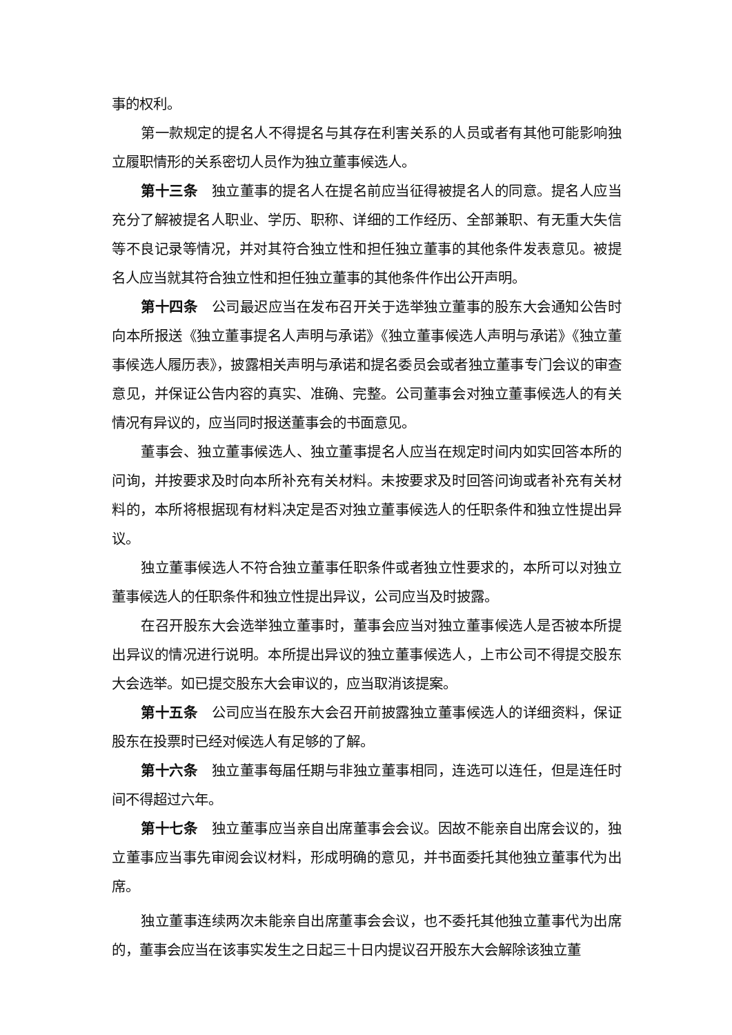事的权利。
第一款规定的提名人不得提名与其存在利害关系的人员或者有其他可能影响独立履职情形的关系密切人员作为独立董事候选人。
第十三条　独立董事的提名人在提名前应当征得被提名人的同意。提名人应当充分了解被提名人职业、学历、职称、详细的工作经历、全部兼职、有无重大失信等不良记录等情况，并对其符合独立性和担任独立董事的其他条件发表意见。被提名人应当就其符合独立性和担任独立董事的其他条件作出公开声明。
第十四条　公司最迟应当在发布召开关于选举独立董事的股东大会通知公告时向本所报送《独立董事提名人声明与承诺》《独立董事候选人声明与承诺》《独立董事候选人履历表》，披露相关声明与承诺和提名委员会或者独立董事专门会议的审查意见，并保证公告内容的真实、准确、完整。公司董事会对独立董事候选人的有关情况有异议的，应当同时报送董事会的书面意见。
董事会、独立董事候选人、独立董事提名人应当在规定时间内如实回答本所的问询，并按要求及时向本所补充有关材料。未按要求及时回答问询或者补充有关材料的，本所将根据现有材料决定是否对独立董事候选人的任职条件和独立性提出异议。
独立董事候选人不符合独立董事任职条件或者独立性要求的，本所可以对独立董事候选人的任职条件和独立性提出异议，公司应当及时披露。
在召开股东大会选举独立董事时，董事会应当对独立董事候选人是否被本所提出异议的情况进行说明。本所提出异议的独立董事候选人，上市公司不得提交股东大会选举。如已提交股东大会审议的，应当取消该提案。
第十五条　公司应当在股东大会召开前披露独立董事候选人的详细资料，保证股东在投票时已经对候选人有足够的了解。
第十六条　独立董事每届任期与非独立董事相同，连选可以连任，但是连任时间不得超过六年。
第十七条　独立董事应当亲自出席董事会会议。因故不能亲自出席会议的，独立董事应当事先审阅会议材料，形成明确的意见，并书面委托其他独立董事代为出席。
独立董事连续两次未能亲自出席董事会会议，也不委托其他独立董事代为出席的，董事会应当在该事实发生之日起三十日内提议召开股东大会解除该独立董